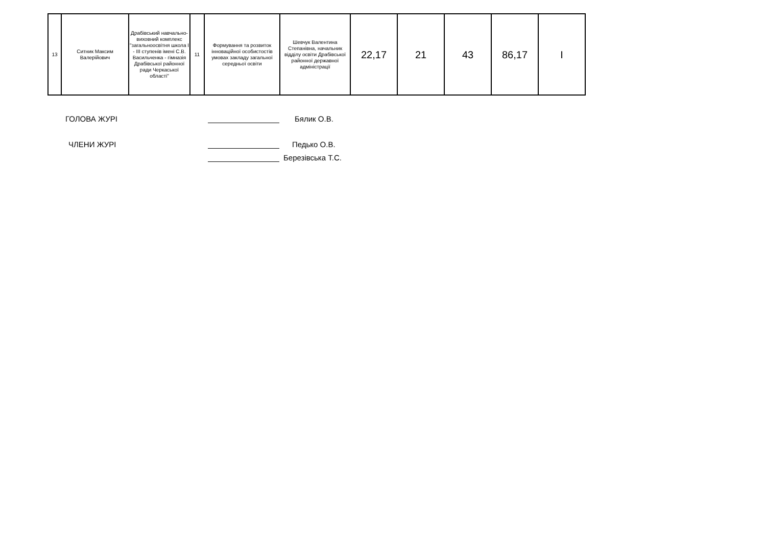| 13 | Ситник Максим Валерійович | Драбівський навчально-виховний комплекс "загальноосвітня школа І - ІІІ ступенів імені С.В. Васильченка - гімназія Драбівської районної ради Черкаської області" | 11 | Формування та розвиток інноваційної особистостів умовах закладу загальної середньої освіти | Шевчук Валентина Степанівна, начальник відділу освіти Драбівської районної державної адміністрації | 22,17 | 21 | 43 | 86,17 | І |
ГОЛОВА ЖУРІ
Бялик О.В.
ЧЛЕНИ ЖУРІ
Педько О.В.
Березівська Т.С.